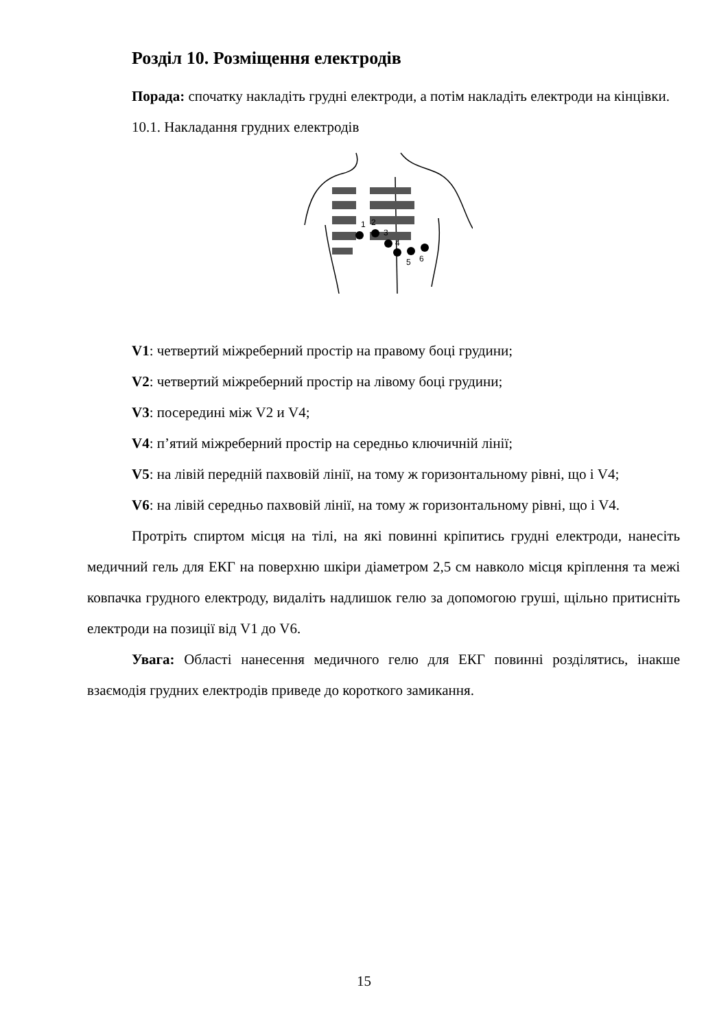Розділ 10. Розміщення електродів
Порада: спочатку накладіть грудні електроди, а потім накладіть електроди на кінцівки.
10.1. Накладання грудних електродів
1
2
3
4
5
6
V1: четвертий міжреберний простір на правому боці грудини;
V2: четвертий міжреберний простір на лівому боці грудини;
V3: посередині між V2 и V4;
V4: п’ятий міжреберний простір на середньо ключичній лінії;
V5: на лівій передній пахвовій лінії, на тому ж горизонтальному рівні, що і V4;
V6: на лівій середньо пахвовій лінії, на тому ж горизонтальному рівні, що і V4.
Протріть спиртом місця на тілі, на які повинні кріпитись грудні електроди, нанесіть медичний гель для ЕКГ на поверхню шкіри діаметром 2,5 см навколо місця кріплення та межі ковпачка грудного електроду, видаліть надлишок гелю за допомогою груші, щільно притисніть електроди на позиції від V1 до V6.
Увага: Області нанесення медичного гелю для ЕКГ повинні розділятись, інакше взаємодія грудних електродів приведе до короткого замикання.
15